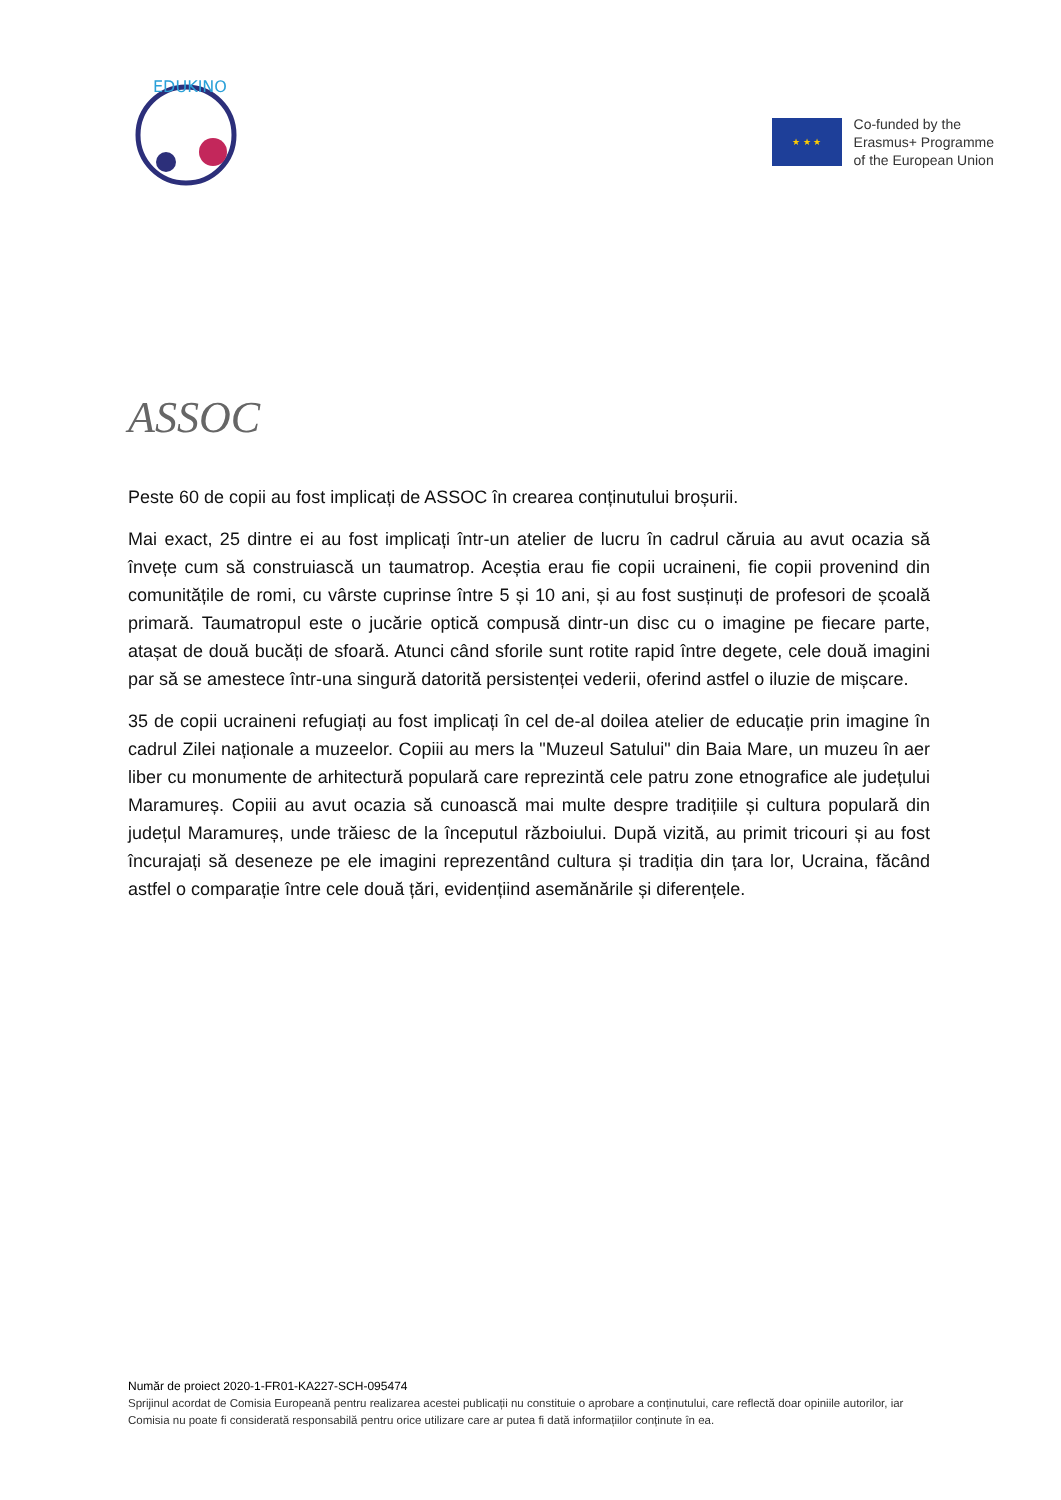EDUKINO
★ ★ ★
Co-funded by the
Erasmus+ Programme
of the European Union
ASSOC
Peste 60 de copii au fost implicați de ASSOC în crearea conținutului broșurii.
Mai exact, 25 dintre ei au fost implicați într-un atelier de lucru în cadrul căruia au avut ocazia să învețe cum să construiască un taumatrop. Aceștia erau fie copii ucraineni, fie copii provenind din comunitățile de romi, cu vârste cuprinse între 5 și 10 ani, și au fost susținuți de profesori de școală primară. Taumatropul este o jucărie optică compusă dintr-un disc cu o imagine pe fiecare parte, atașat de două bucăți de sfoară. Atunci când sforile sunt rotite rapid între degete, cele două imagini par să se amestece într-una singură datorită persistenței vederii, oferind astfel o iluzie de mișcare.
35 de copii ucraineni refugiați au fost implicați în cel de-al doilea atelier de educație prin imagine în cadrul Zilei naționale a muzeelor. Copiii au mers la "Muzeul Satului" din Baia Mare, un muzeu în aer liber cu monumente de arhitectură populară care reprezintă cele patru zone etnografice ale județului Maramureș. Copiii au avut ocazia să cunoască mai multe despre tradițiile și cultura populară din județul Maramureș, unde trăiesc de la începutul războiului. După vizită, au primit tricouri și au fost încurajați să deseneze pe ele imagini reprezentând cultura și tradiția din țara lor, Ucraina, făcând astfel o comparație între cele două țări, evidențiind asemănările și diferențele.
Număr de proiect 2020-1-FR01-KA227-SCH-095474
Sprijinul acordat de Comisia Europeană pentru realizarea acestei publicații nu constituie o aprobare a conținutului, care reflectă doar opiniile autorilor, iar Comisia nu poate fi considerată responsabilă pentru orice utilizare care ar putea fi dată informațiilor conținute în ea.